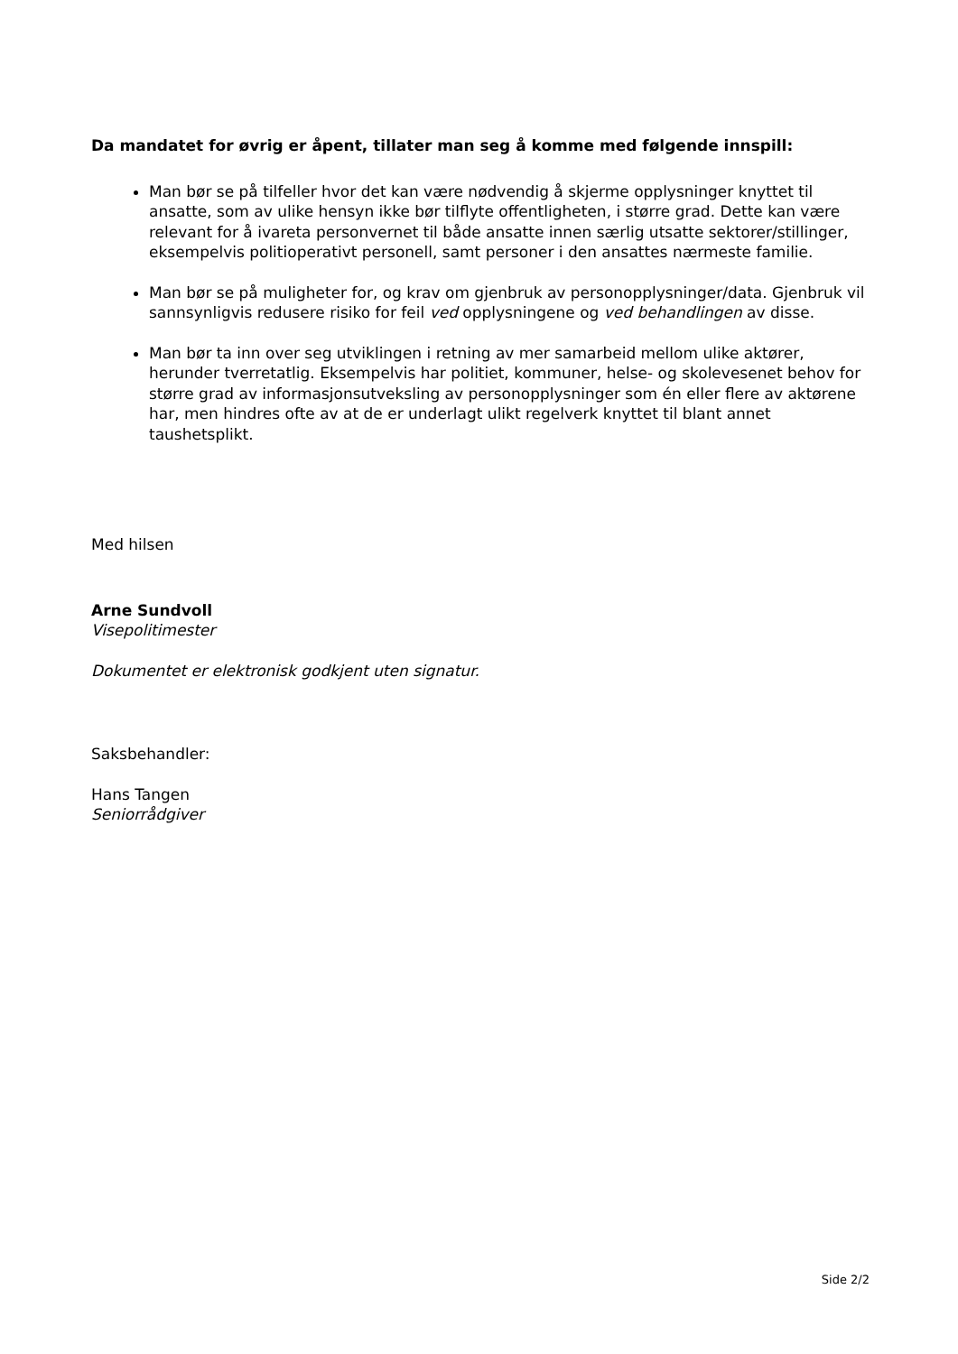Da mandatet for øvrig er åpent, tillater man seg å komme med følgende innspill:
Man bør se på tilfeller hvor det kan være nødvendig å skjerme opplysninger knyttet til ansatte, som av ulike hensyn ikke bør tilflyte offentligheten, i større grad. Dette kan være relevant for å ivareta personvernet til både ansatte innen særlig utsatte sektorer/stillinger, eksempelvis politioperativt personell, samt personer i den ansattes nærmeste familie.
Man bør se på muligheter for, og krav om gjenbruk av personopplysninger/data. Gjenbruk vil sannsynligvis redusere risiko for feil ved opplysningene og ved behandlingen av disse.
Man bør ta inn over seg utviklingen i retning av mer samarbeid mellom ulike aktører, herunder tverretatlig. Eksempelvis har politiet, kommuner, helse- og skolevesenet behov for større grad av informasjonsutveksling av personopplysninger som én eller flere av aktørene har, men hindres ofte av at de er underlagt ulikt regelverk knyttet til blant annet taushetsplikt.
Med hilsen
Arne Sundvoll
Visepolitimester
Dokumentet er elektronisk godkjent uten signatur.
Saksbehandler:
Hans Tangen
Seniorrådgiver
Side 2/2